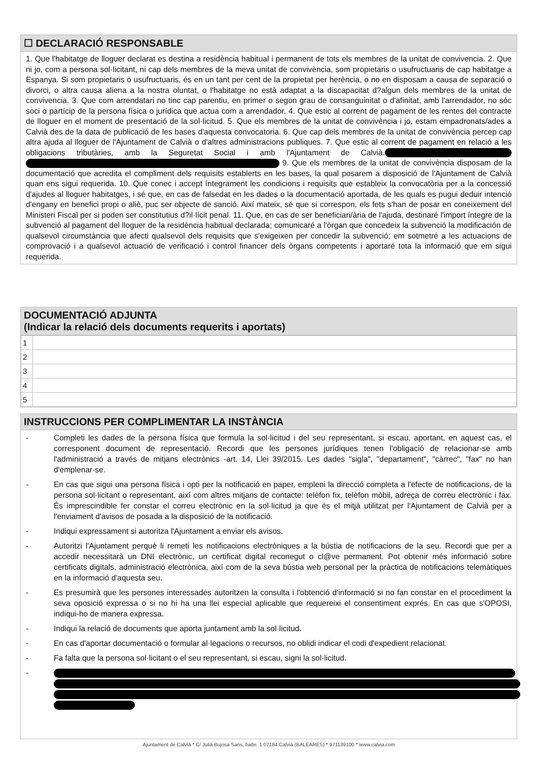☐ DECLARACIÓ RESPONSABLE
1. Que l'habitatge de lloguer declarat es destina a residència habitual i permanent de tots els membres de la unitat de convivencia. 2. Que ni jo, com a persona sol·licitant, ni cap dels membres de la meva unitat de convivència, som propietaris o usufructuaris de cap habitatge a Espanya. Si som propietaris o usufructuaris, és en un tant per cent de la propietat per herència, o no en disposam a causa de separació o divorci, o altra causa aliena a la nostra oluntat, o l'habitatge no està adaptat a la discapacitat d?algun dels membres de la unitat de convivencia. 3. Que com arrendatari no tinc cap parentiu, en primer o segon grau de consanguinitat o d'afinitat, amb l'arrendador, no sóc soci o partícip de la persona física o jurídica que actua com a arrendador. 4. Que estic al corrent de pagament de les rentes del contracte de lloguer en el moment de presentació de la sol·licitud. 5. Que els membres de la unitat de convivència i jo, estam empadronats/ades a Calvià des de la data de publicació de les bases d'aquesta convocatoria. 6. Que cap dels membres de la unitat de convivència percep cap altra ajuda al lloguer de l'Ajuntament de Calvià o d'altres administracions publiques. 7. Que estic al corrent de pagament en relació a les obligacions tributàries, amb la Seguretat Social i amb l'Ajuntament de Calvià. 9. Que els membres de la unitat de convivència disposam de la documentació que acredita el compliment dels requisits establerts en les bases, la qual posarem a disposició de l'Ajuntament de Calvià quan ens sigui requerida. 10. Que conec i accept íntegrament les condicions i requisits que estableix la convocatòria per a la concessió d'ajudes al lloguer habitatges, i sé que, en cas de falsedat en les dades o la documentació aportada, de les quals es pugui deduir intenció d'engany en benefici propi o aliè, puc ser objecte de sanció. Així mateix, sé que si correspon, els fets s'han de posar en coneixement del Ministeri Fiscal per si poden ser constitutius d?il·lícit penal. 11. Que, en cas de ser beneficiari/ària de l'ajuda, destinaré l'import íntegre de la subvenció al pagament del lloguer de la residència habitual declarada; comunicaré a l'òrgan que concedeix la subvenció la modificación de qualsevol circumstància que afecti qualsevol dels requisits que s'exigeixen per concedir la subvenció; em sotmetré a les actuacions de comprovació i a qualsevol actuació de verificació i control financer dels òrgans competents i aportaré tota la informació que em sigui requerida.
DOCUMENTACIÓ ADJUNTA
(Indicar la relació dels documents requerits i aportats)
| 1 | |
| 2 | |
| 3 | |
| 4 | |
| 5 | |
INSTRUCCIONS PER COMPLIMENTAR LA INSTÀNCIA
- Completi les dades de la persona física que formula la sol·licitud i del seu representant, si escau, aportant, en aquest cas, el corresponent document de representació. Recordi que les persones jurídiques tenen l'obligació de relacionar-se amb l'administració a través de mitjans electrònics -art. 14, Llei 39/2015. Les dades "sigla", "departament", "càrrec", "fax" no han d'emplenar-se.
- En cas que sigui una persona física i opti per la notificació en paper, empleni la direcció completa a l'efecte de notificacions, de la persona sol·licitant o representant, així com altres mitjans de contacte: telèfon fix, telèfon mòbil, adreça de correu electrònic i fax. És imprescindible fer constar el correu electrònic en la sol·licitud ja que és el mitjà utilitzat per l'Ajuntament de Calvià per a l'enviament d'avisos de posada a la disposició de la notificació.
- Indiqui expressament si autoritza l'Ajuntament a enviar els avisos.
- Autoritzi l'Ajuntament perquè li remeti les notificacions electròniques a la bústia de notificacions de la seu. Recordi que per a accedir necessitarà un DNI electrònic, un certificat digital reconegut o cl@ve permanent. Pot obtenir més informació sobre certificats digitals, administració electrònica, així com de la seva bústia web personal per la pràctica de notificacions telemàtiques en la informació d'aquesta seu.
- Es presumirà que les persones interessades autoritzen la consulta i l'obtenció d'informació si no fan constar en el procediment la seva oposició expressa o si no hi ha una llei especial aplicable que requereixi el consentiment exprés. En cas que s'OPOSI, indiqui-ho de manera expressa.
- Indiqui la relació de documents que aporta juntament amb la sol·licitud.
- En cas d'aportar documentació o formular al·legacions o recursos, no oblidi indicar el codi d'expedient relacionat.
- Fa falta que la persona sol·licitant o el seu representant, si escau, signi la sol·licitud.
-
Ajuntament de Calvià * C/ Julià Bujosa Sans, batle, 1 07184 Calvià (BALEARES) * 971139100 * www.calvia.com